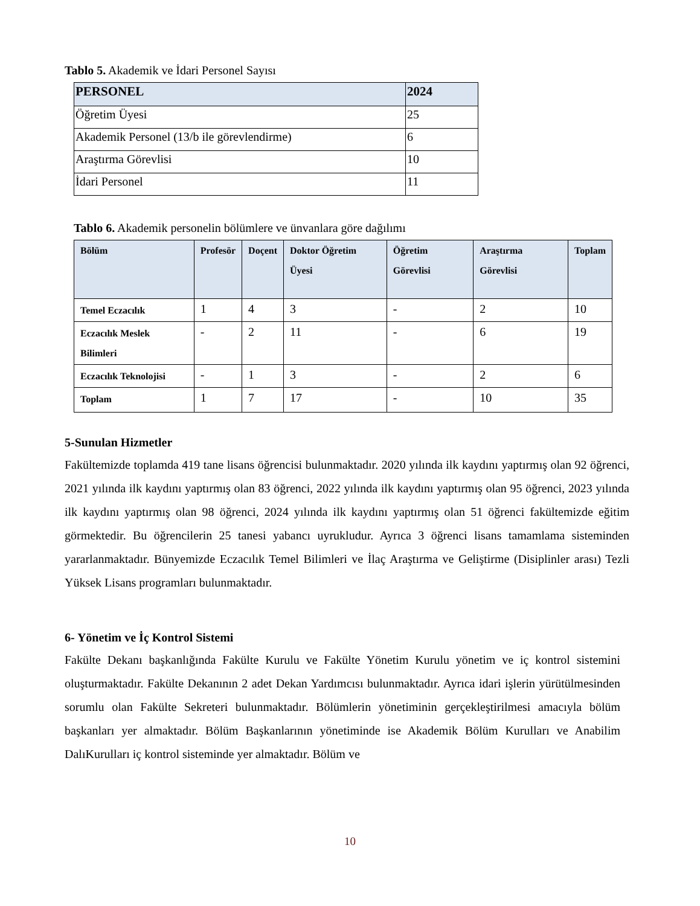Tablo 5. Akademik ve İdari Personel Sayısı
| PERSONEL | 2024 |
| --- | --- |
| Öğretim Üyesi | 25 |
| Akademik Personel (13/b ile görevlendirme) | 6 |
| Araştırma Görevlisi | 10 |
| İdari Personel | 11 |
Tablo 6. Akademik personelin bölümlere ve ünvanlara göre dağılımı
| Bölüm | Profesör | Doçent | Doktor Öğretim Üyesi | Öğretim Görevlisi | Araştırma Görevlisi | Toplam |
| --- | --- | --- | --- | --- | --- | --- |
| Temel Eczacılık | 1 | 4 | 3 | - | 2 | 10 |
| Eczacılık Meslek Bilimleri | - | 2 | 11 | - | 6 | 19 |
| Eczacılık Teknolojisi | - | 1 | 3 | - | 2 | 6 |
| Toplam | 1 | 7 | 17 | - | 10 | 35 |
5-Sunulan Hizmetler
Fakültemizde toplamda 419 tane lisans öğrencisi bulunmaktadır. 2020 yılında ilk kaydını yaptırmış olan 92 öğrenci, 2021 yılında ilk kaydını yaptırmış olan 83 öğrenci, 2022 yılında ilk kaydını yaptırmış olan 95 öğrenci, 2023 yılında ilk kaydını yaptırmış olan 98 öğrenci, 2024 yılında ilk kaydını yaptırmış olan 51 öğrenci fakültemizde eğitim görmektedir. Bu öğrencilerin 25 tanesi yabancı uyrukludur. Ayrıca 3 öğrenci lisans tamamlama sisteminden yararlanmaktadır. Bünyemizde Eczacılık Temel Bilimleri ve İlaç Araştırma ve Geliştirme (Disiplinler arası) Tezli Yüksek Lisans programları bulunmaktadır.
6- Yönetim ve İç Kontrol Sistemi
Fakülte Dekanı başkanlığında Fakülte Kurulu ve Fakülte Yönetim Kurulu yönetim ve iç kontrol sistemini oluşturmaktadır. Fakülte Dekanının 2 adet Dekan Yardımcısı bulunmaktadır. Ayrıca idari işlerin yürütülmesinden sorumlu olan Fakülte Sekreteri bulunmaktadır. Bölümlerin yönetiminin gerçekleştirilmesi amacıyla bölüm başkanları yer almaktadır. Bölüm Başkanlarının yönetiminde ise Akademik Bölüm Kurulları ve Anabilim DalıKurulları iç kontrol sisteminde yer almaktadır. Bölüm ve
10